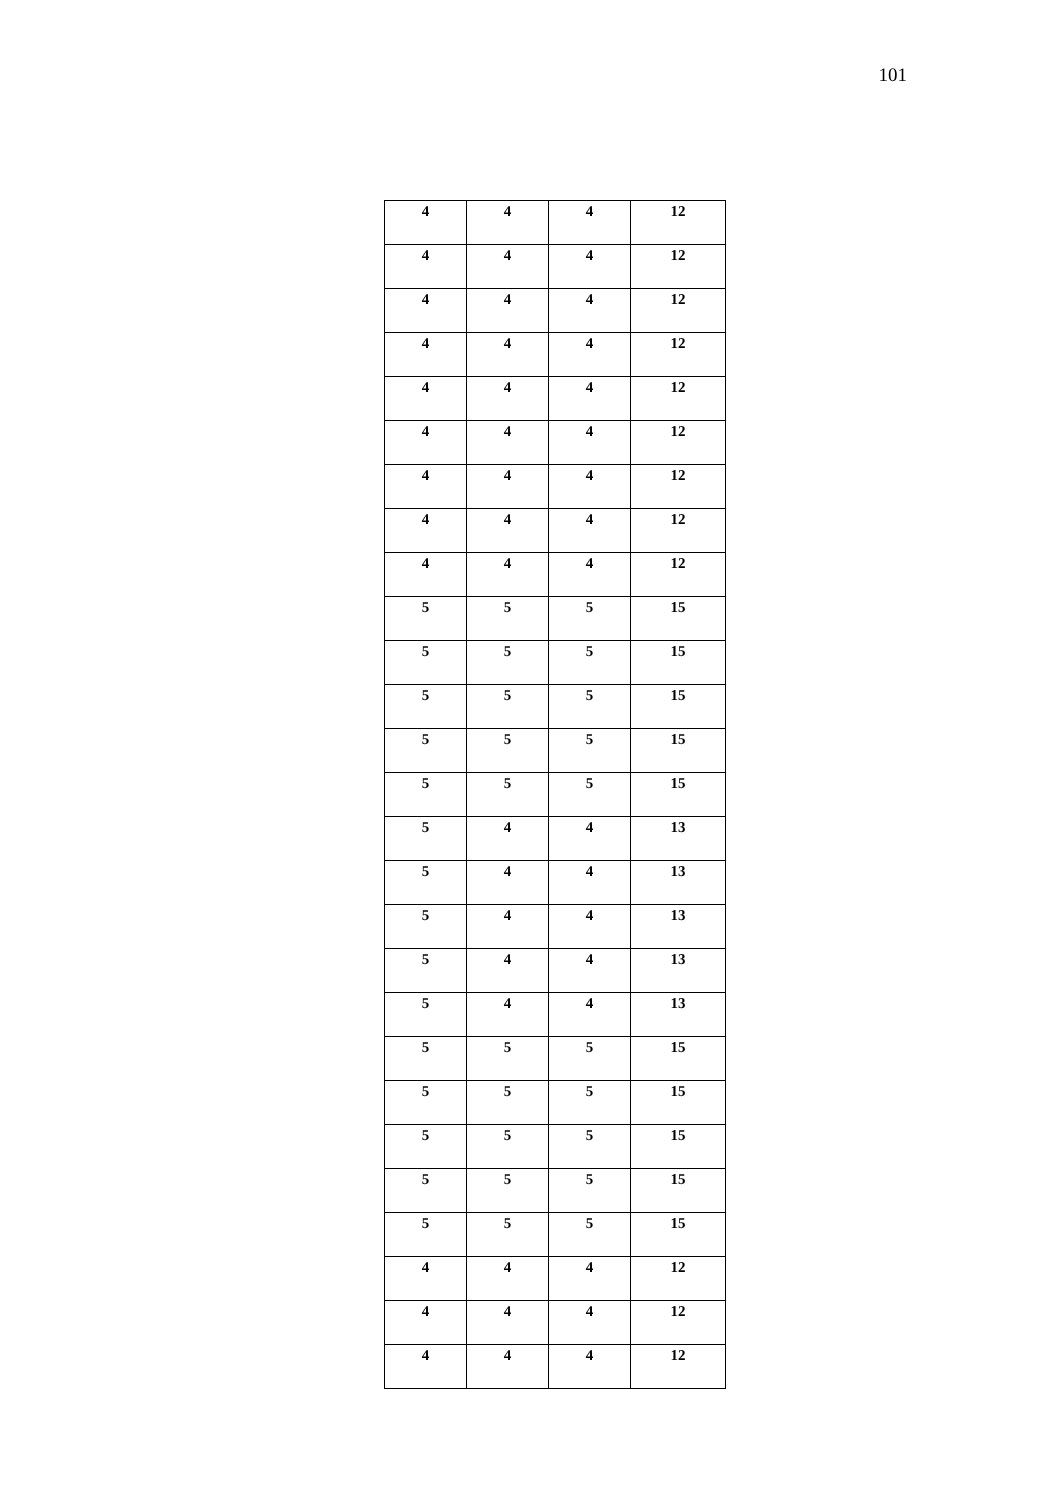101
| 4 | 4 | 4 | 12 |
| 4 | 4 | 4 | 12 |
| 4 | 4 | 4 | 12 |
| 4 | 4 | 4 | 12 |
| 4 | 4 | 4 | 12 |
| 4 | 4 | 4 | 12 |
| 4 | 4 | 4 | 12 |
| 4 | 4 | 4 | 12 |
| 4 | 4 | 4 | 12 |
| 5 | 5 | 5 | 15 |
| 5 | 5 | 5 | 15 |
| 5 | 5 | 5 | 15 |
| 5 | 5 | 5 | 15 |
| 5 | 5 | 5 | 15 |
| 5 | 4 | 4 | 13 |
| 5 | 4 | 4 | 13 |
| 5 | 4 | 4 | 13 |
| 5 | 4 | 4 | 13 |
| 5 | 4 | 4 | 13 |
| 5 | 5 | 5 | 15 |
| 5 | 5 | 5 | 15 |
| 5 | 5 | 5 | 15 |
| 5 | 5 | 5 | 15 |
| 5 | 5 | 5 | 15 |
| 4 | 4 | 4 | 12 |
| 4 | 4 | 4 | 12 |
| 4 | 4 | 4 | 12 |